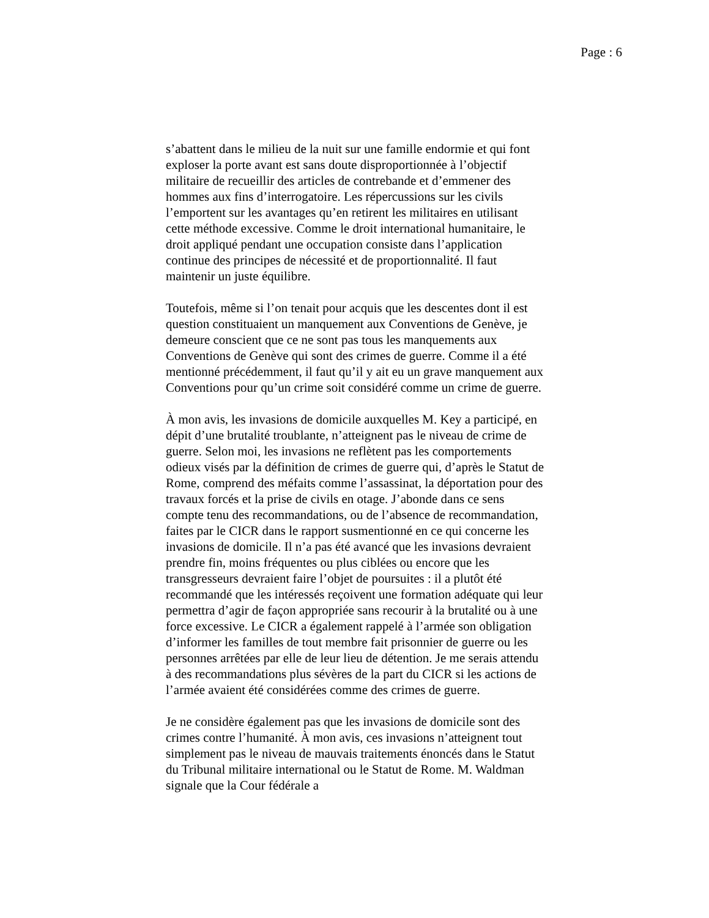Page : 6
s’abattent dans le milieu de la nuit sur une famille endormie et qui font exploser la porte avant est sans doute disproportionnée à l’objectif militaire de recueillir des articles de contrebande et d’emmener des hommes aux fins d’interrogatoire. Les répercussions sur les civils l’emportent sur les avantages qu’en retirent les militaires en utilisant cette méthode excessive. Comme le droit international humanitaire, le droit appliqué pendant une occupation consiste dans l’application continue des principes de nécessité et de proportionnalité. Il faut maintenir un juste équilibre.
Toutefois, même si l’on tenait pour acquis que les descentes dont il est question constituaient un manquement aux Conventions de Genève, je demeure conscient que ce ne sont pas tous les manquements aux Conventions de Genève qui sont des crimes de guerre. Comme il a été mentionné précédemment, il faut qu’il y ait eu un grave manquement aux Conventions pour qu’un crime soit considéré comme un crime de guerre.
À mon avis, les invasions de domicile auxquelles M. Key a participé, en dépit d’une brutalité troublante, n’atteignent pas le niveau de crime de guerre. Selon moi, les invasions ne reflètent pas les comportements odieux visés par la définition de crimes de guerre qui, d’après le Statut de Rome, comprend des méfaits comme l’assassinat, la déportation pour des travaux forcés et la prise de civils en otage. J’abonde dans ce sens compte tenu des recommandations, ou de l’absence de recommandation, faites par le CICR dans le rapport susmentionné en ce qui concerne les invasions de domicile. Il n’a pas été avancé que les invasions devraient prendre fin, moins fréquentes ou plus ciblées ou encore que les transgresseurs devraient faire l’objet de poursuites : il a plutôt été recommandé que les intéressés reçoivent une formation adéquate qui leur permettra d’agir de façon appropriée sans recourir à la brutalité ou à une force excessive. Le CICR a également rappelé à l’armée son obligation d’informer les familles de tout membre fait prisonnier de guerre ou les personnes arrêtées par elle de leur lieu de détention. Je me serais attendu à des recommandations plus sévères de la part du CICR si les actions de l’armée avaient été considérées comme des crimes de guerre.
Je ne considère également pas que les invasions de domicile sont des crimes contre l’humanité. À mon avis, ces invasions n’atteignent tout simplement pas le niveau de mauvais traitements énoncés dans le Statut du Tribunal militaire international ou le Statut de Rome. M. Waldman signale que la Cour fédérale a